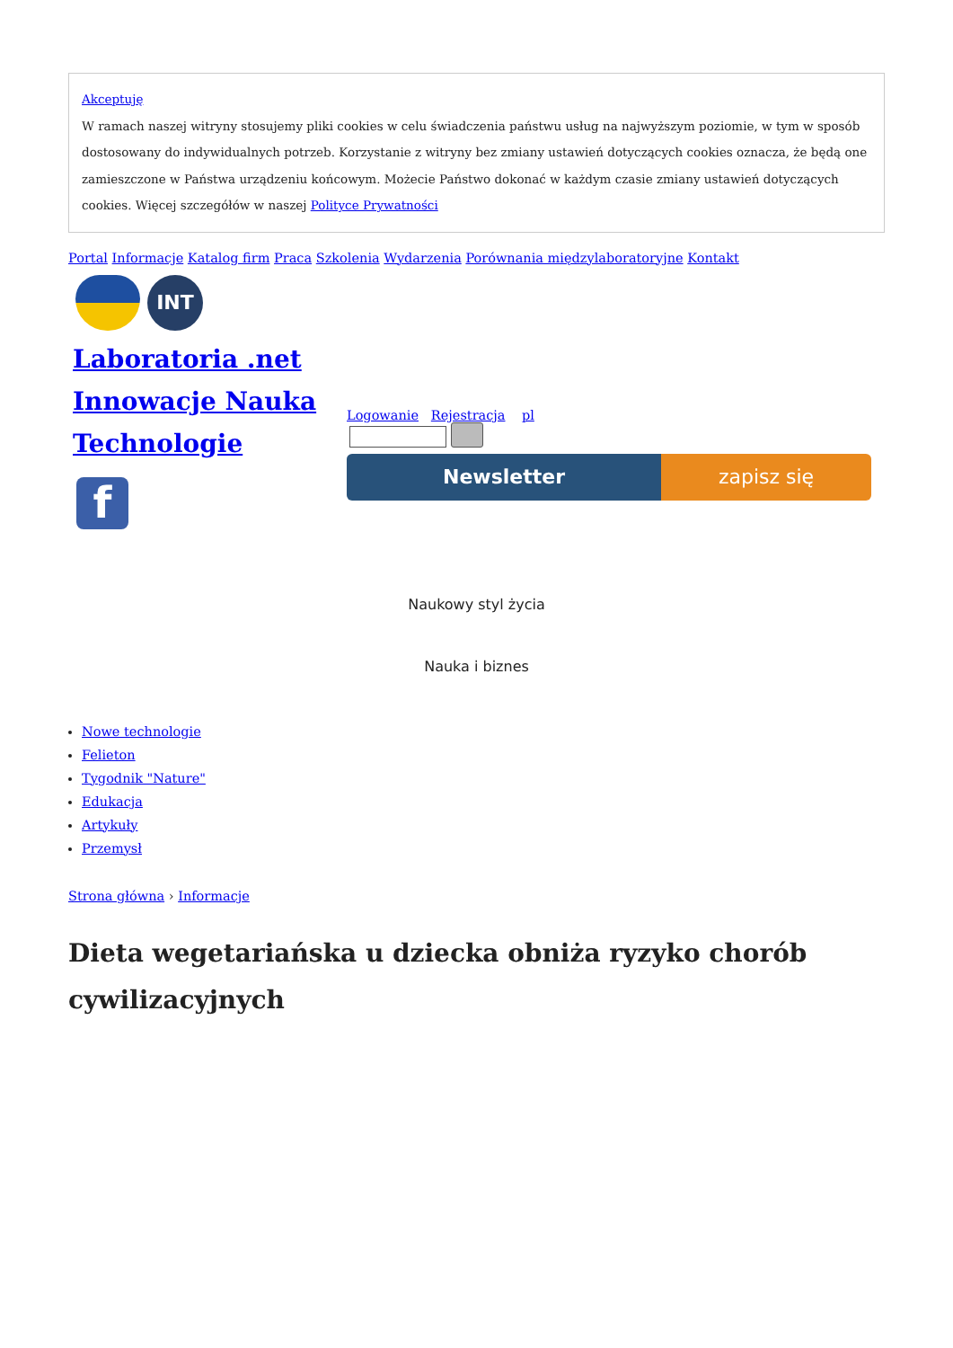Akceptuję
W ramach naszej witryny stosujemy pliki cookies w celu świadczenia państwu usług na najwyższym poziomie, w tym w sposób dostosowany do indywidualnych potrzeb. Korzystanie z witryny bez zmiany ustawień dotyczących cookies oznacza, że będą one zamieszczone w Państwa urządzeniu końcowym. Możecie Państwo dokonać w każdym czasie zmiany ustawień dotyczących cookies. Więcej szczegółów w naszej Polityce Prywatności
Portal Informacje Katalog firm Praca Szkolenia Wydarzenia Porównania międzylaboratoryjne Kontakt
INT
Laboratoria .net Innowacje Nauka Technologie
f
Logowanie Rejestracja pl
Newsletter zapisz się
Naukowy styl życia
Nauka i biznes
Nowe technologie
Felieton
Tygodnik "Nature"
Edukacja
Artykuły
Przemysł
Strona główna › Informacje
Dieta wegetariańska u dziecka obniża ryzyko chorób cywilizacyjnych